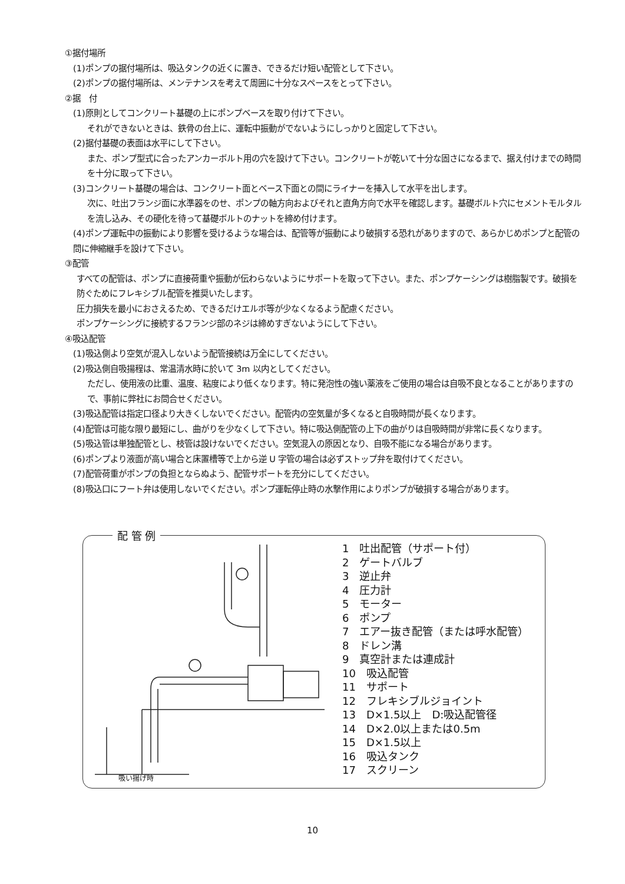①据付場所
(1)ポンプの据付場所は、吸込タンクの近くに置き、できるだけ短い配管として下さい。
(2)ポンプの据付場所は、メンテナンスを考えて周囲に十分なスペースをとって下さい。
②据　付
(1)原則としてコンクリート基礎の上にポンプベースを取り付けて下さい。
それができないときは、鉄骨の台上に、運転中振動がでないようにしっかりと固定して下さい。
(2)据付基礎の表面は水平にして下さい。
また、ポンプ型式に合ったアンカーボルト用の穴を設けて下さい。コンクリートが乾いて十分な固さになるまで、据え付けまでの時間を十分に取って下さい。
(3)コンクリート基礎の場合は、コンクリート面とベース下面との間にライナーを挿入して水平を出します。
次に、吐出フランジ面に水準器をのせ、ポンプの軸方向およびそれと直角方向で水平を確認します。基礎ボルト穴にセメントモルタルを流し込み、その硬化を待って基礎ボルトのナットを締め付けます。
(4)ポンプ運転中の振動により影響を受けるような場合は、配管等が振動により破損する恐れがありますので、あらかじめポンプと配管の問に伸縮継手を設けて下さい。
③配管
すべての配管は、ポンプに直接荷重や振動が伝わらないようにサポートを取って下さい。また、ポンプケーシングは樹脂製です。破損を防ぐためにフレキシブル配管を推奨いたします。
圧力損失を最小におさえるため、できるだけエルボ等が少なくなるよう配慮ください。
ポンプケーシングに接続するフランジ部のネジは締めすぎないようにして下さい。
④吸込配管
(1)吸込側より空気が混入しないよう配管接続は万全にしてください。
(2)吸込側自吸揚程は、常温清水時に於いて 3m 以内としてください。
ただし、使用液の比重、温度、粘度により低くなります。特に発泡性の強い薬液をご使用の場合は自吸不良となることがありますので、事前に弊社にお問合せください。
(3)吸込配管は指定口径より大きくしないでください。配管内の空気量が多くなると自吸時間が長くなります。
(4)配管は可能な限り最短にし、曲がりを少なくして下さい。特に吸込側配管の上下の曲がりは自吸時間が非常に長くなります。
(5)吸込管は単独配管とし、枝管は設けないでください。空気混入の原因となり、自吸不能になる場合があります。
(6)ポンプより液面が高い場合と床置槽等で上から逆 U 字管の場合は必ずストップ弁を取付けてください。
(7)配管荷重がポンプの負担とならぬよう、配管サポートを充分にしてください。
(8)吸込口にフート弁は使用しないでください。ポンプ運転停止時の水撃作用によりポンプが破損する場合があります。
配 管 例
1　吐出配管（サポート付）
2　ゲートバルブ
3　逆止弁
4　圧力計
5　モーター
6　ポンプ
7　エアー抜き配管（または呼水配管）
8　ドレン溝
9　真空計または連成計
10　吸込配管
11　サポート
12　フレキシブルジョイント
13　D×1.5以上　D:吸込配管径
14　D×2.0以上または0.5m
15　D×1.5以上
16　吸込タンク
17　スクリーン
吸い揚げ時
10